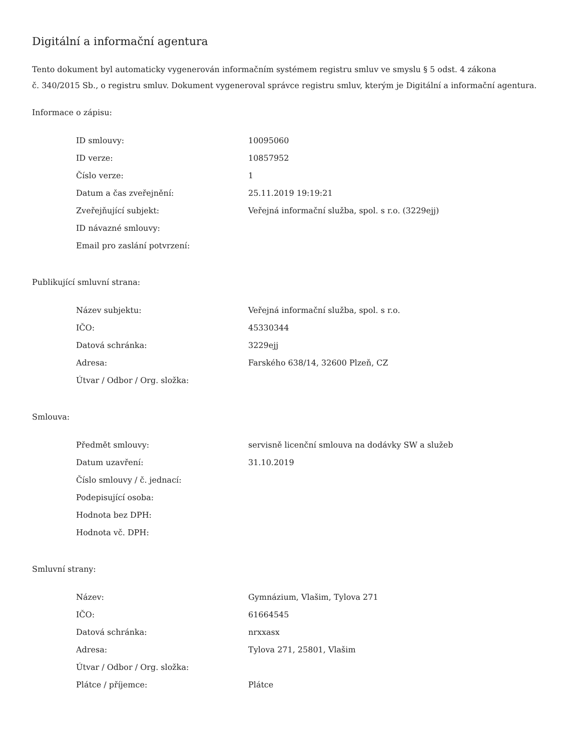Digitální a informační agentura
Tento dokument byl automaticky vygenerován informačním systémem registru smluv ve smyslu § 5 odst. 4 zákona
č. 340/2015 Sb., o registru smluv. Dokument vygeneroval správce registru smluv, kterým je Digitální a informační agentura.
Informace o zápisu:
| ID smlouvy: | 10095060 |
| ID verze: | 10857952 |
| Číslo verze: | 1 |
| Datum a čas zveřejnění: | 25.11.2019 19:19:21 |
| Zveřejňující subjekt: | Veřejná informační služba, spol. s r.o. (3229ejj) |
| ID návazné smlouvy: | |
| Email pro zaslání potvrzení: | |
Publikující smluvní strana:
| Název subjektu: | Veřejná informační služba, spol. s r.o. |
| IČO: | 45330344 |
| Datová schránka: | 3229ejj |
| Adresa: | Farského 638/14, 32600 Plzeň, CZ |
| Útvar / Odbor / Org. složka: | |
Smlouva:
| Předmět smlouvy: | servisně licenční smlouva na dodávky SW a služeb |
| Datum uzavření: | 31.10.2019 |
| Číslo smlouvy / č. jednací: | |
| Podepisující osoba: | |
| Hodnota bez DPH: | |
| Hodnota vč. DPH: | |
Smluvní strany:
| Název: | Gymnázium, Vlašim, Tylova 271 |
| IČO: | 61664545 |
| Datová schránka: | nrxxasx |
| Adresa: | Tylova 271, 25801, Vlašim |
| Útvar / Odbor / Org. složka: | |
| Plátce / příjemce: | Plátce |